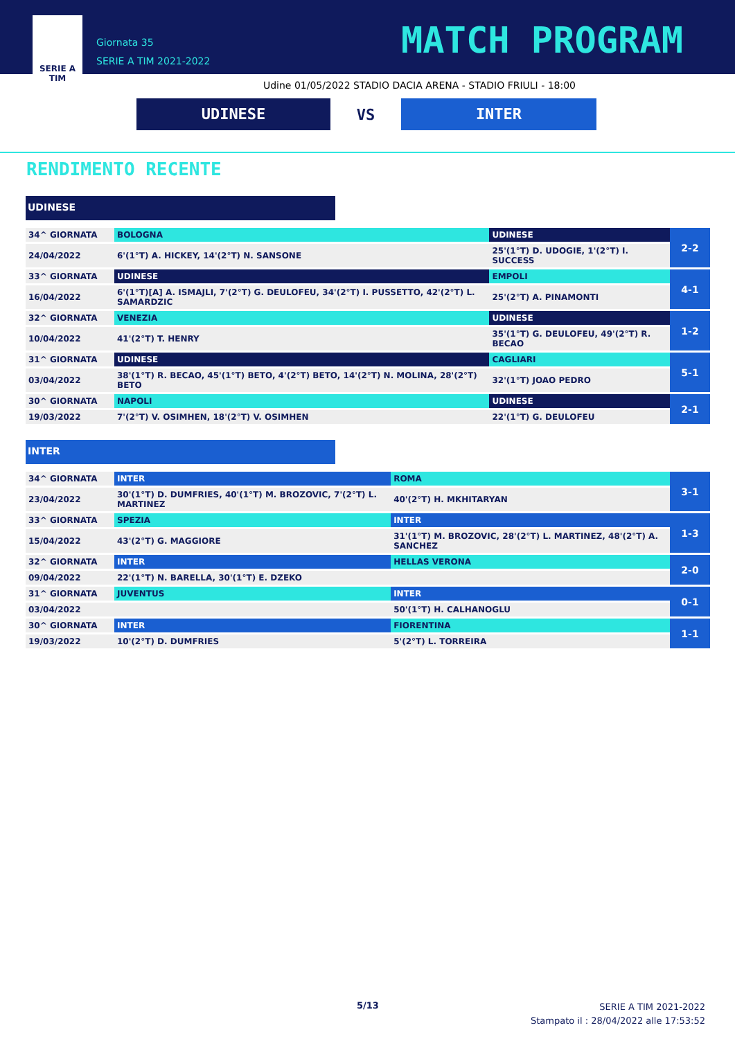SERIE A
TIM
Giornata 35
SERIE A TIM 2021-2022
MATCH PROGRAM
Udine 01/05/2022 STADIO DACIA ARENA - STADIO FRIULI - 18:00
UDINESE
VS
INTER
RENDIMENTO RECENTE
UDINESE
| 34^ GIORNATA | BOLOGNA | UDINESE | 2-2 |
| 24/04/2022 | 6'(1°T) A. HICKEY, 14'(2°T) N. SANSONE | 25'(1°T) D. UDOGIE, 1'(2°T) I. SUCCESS | |
| 33^ GIORNATA | UDINESE | EMPOLI | 4-1 |
| 16/04/2022 | 6'(1°T)[A] A. ISMAJLI, 7'(2°T) G. DEULOFEU, 34'(2°T) I. PUSSETTO, 42'(2°T) L. SAMARDZIC | 25'(2°T) A. PINAMONTI | |
| 32^ GIORNATA | VENEZIA | UDINESE | 1-2 |
| 10/04/2022 | 41'(2°T) T. HENRY | 35'(1°T) G. DEULOFEU, 49'(2°T) R. BECAO | |
| 31^ GIORNATA | UDINESE | CAGLIARI | 5-1 |
| 03/04/2022 | 38'(1°T) R. BECAO, 45'(1°T) BETO, 4'(2°T) BETO, 14'(2°T) N. MOLINA, 28'(2°T) BETO | 32'(1°T) JOAO PEDRO | |
| 30^ GIORNATA | NAPOLI | UDINESE | 2-1 |
| 19/03/2022 | 7'(2°T) V. OSIMHEN, 18'(2°T) V. OSIMHEN | 22'(1°T) G. DEULOFEU | |
INTER
| 34^ GIORNATA | INTER | ROMA | 3-1 |
| 23/04/2022 | 30'(1°T) D. DUMFRIES, 40'(1°T) M. BROZOVIC, 7'(2°T) L. MARTINEZ | 40'(2°T) H. MKHITARYAN | |
| 33^ GIORNATA | SPEZIA | INTER | 1-3 |
| 15/04/2022 | 43'(2°T) G. MAGGIORE | 31'(1°T) M. BROZOVIC, 28'(2°T) L. MARTINEZ, 48'(2°T) A. SANCHEZ | |
| 32^ GIORNATA | INTER | HELLAS VERONA | 2-0 |
| 09/04/2022 | 22'(1°T) N. BARELLA, 30'(1°T) E. DZEKO | | |
| 31^ GIORNATA | JUVENTUS | INTER | 0-1 |
| 03/04/2022 | | 50'(1°T) H. CALHANOGLU | |
| 30^ GIORNATA | INTER | FIORENTINA | 1-1 |
| 19/03/2022 | 10'(2°T) D. DUMFRIES | 5'(2°T) L. TORREIRA | |
5/13
SERIE A TIM 2021-2022
Stampato il : 28/04/2022 alle 17:53:52